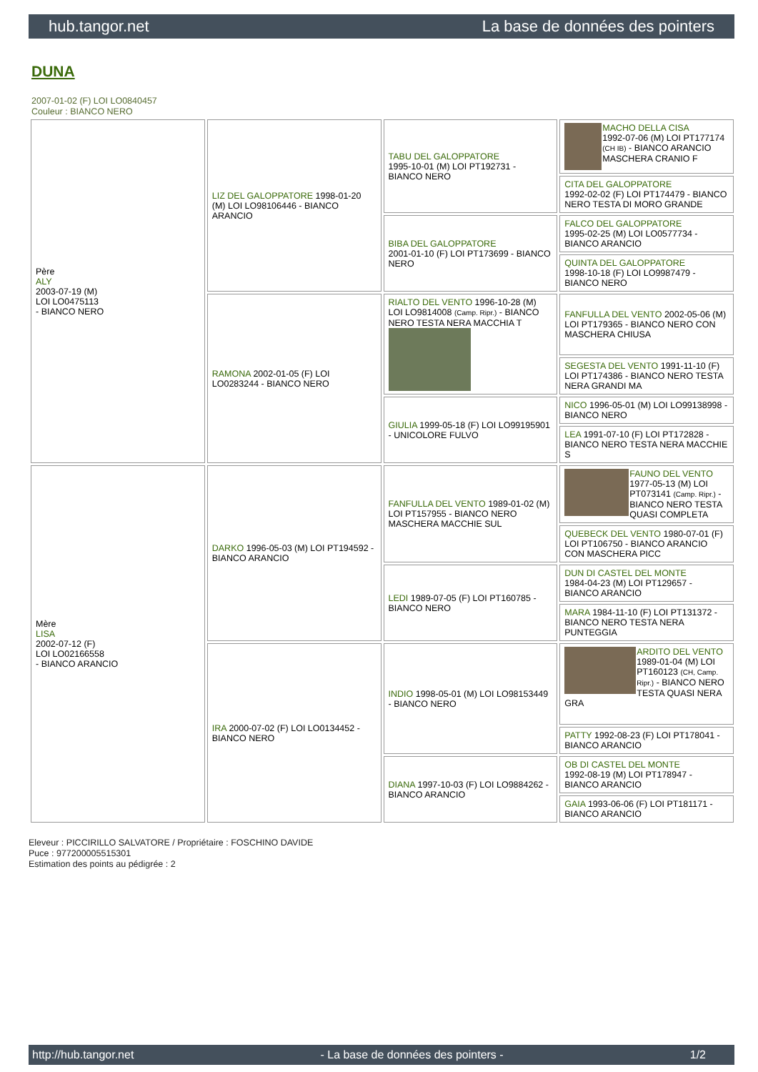hub.tangor.net La base de données des pointers
DUNA
2007-01-02 (F) LOI LO0840457
Couleur : BIANCO NERO
| Père ALY 2003-07-19 (M) LOI LO0475113 - BIANCO NERO | LIZ DEL GALOPPATORE 1998-01-20 (M) LOI LO98106446 - BIANCO ARANCIO | TABU DEL GALOPPATORE 1995-10-01 (M) LOI PT192731 - BIANCO NERO | MACHO DELLA CISA 1992-07-06 (M) LOI PT177174 (CH IB) - BIANCO ARANCIO MASCHERA CRANIO F |
| | | | CITA DEL GALOPPATORE 1992-02-02 (F) LOI PT174479 - BIANCO NERO TESTA DI MORO GRANDE |
| | | BIBA DEL GALOPPATORE 2001-01-10 (F) LOI PT173699 - BIANCO NERO | FALCO DEL GALOPPATORE 1995-02-25 (M) LOI LO0577734 - BIANCO ARANCIO |
| | | | QUINTA DEL GALOPPATORE 1998-10-18 (F) LOI LO9987479 - BIANCO NERO |
| | RAMONA 2002-01-05 (F) LOI LO0283244 - BIANCO NERO | RIALTO DEL VENTO 1996-10-28 (M) LOI LO9814008 (Camp. Ripr.) - BIANCO NERO TESTA NERA MACCHIA T | FANFULLA DEL VENTO 2002-05-06 (M) LOI PT179365 - BIANCO NERO CON MASCHERA CHIUSA |
| | | | SEGESTA DEL VENTO 1991-11-10 (F) LOI PT174386 - BIANCO NERO TESTA NERA GRANDI MA |
| | | GIULIA 1999-05-18 (F) LOI LO99195901 - UNICOLORE FULVO | NICO 1996-05-01 (M) LOI LO99138998 - BIANCO NERO |
| | | | LEA 1991-07-10 (F) LOI PT172828 - BIANCO NERO TESTA NERA MACCHIE S |
| Mère LISA 2002-07-12 (F) LOI LO02166558 - BIANCO ARANCIO | DARKO 1996-05-03 (M) LOI PT194592 - BIANCO ARANCIO | FANFULLA DEL VENTO 1989-01-02 (M) LOI PT157955 - BIANCO NERO MASCHERA MACCHIE SUL | FAUNO DEL VENTO 1977-05-13 (M) LOI PT073141 (Camp. Ripr.) - BIANCO NERO TESTA QUASI COMPLETA |
| | | | QUEBECK DEL VENTO 1980-07-01 (F) LOI PT106750 - BIANCO ARANCIO CON MASCHERA PICC |
| | | LEDI 1989-07-05 (F) LOI PT160785 - BIANCO NERO | DUN DI CASTEL DEL MONTE 1984-04-23 (M) LOI PT129657 - BIANCO ARANCIO |
| | | | MARA 1984-11-10 (F) LOI PT131372 - BIANCO NERO TESTA NERA PUNTEGGIA |
| | IRA 2000-07-02 (F) LOI LO0134452 - BIANCO NERO | INDIO 1998-05-01 (M) LOI LO98153449 - BIANCO NERO | ARDITO DEL VENTO 1989-01-04 (M) LOI PT160123 (CH, Camp. Ripr.) - BIANCO NERO TESTA QUASI NERA GRA |
| | | | PATTY 1992-08-23 (F) LOI PT178041 - BIANCO ARANCIO |
| | | DIANA 1997-10-03 (F) LOI LO9884262 - BIANCO ARANCIO | OB DI CASTEL DEL MONTE 1992-08-19 (M) LOI PT178947 - BIANCO ARANCIO |
| | | | GAIA 1993-06-06 (F) LOI PT181171 - BIANCO ARANCIO |
Eleveur : PICCIRILLO SALVATORE / Propriétaire : FOSCHINO DAVIDE
Puce : 977200005515301
Estimation des points au pédigrée : 2
http://hub.tangor.net - La base de données des pointers - 1/2